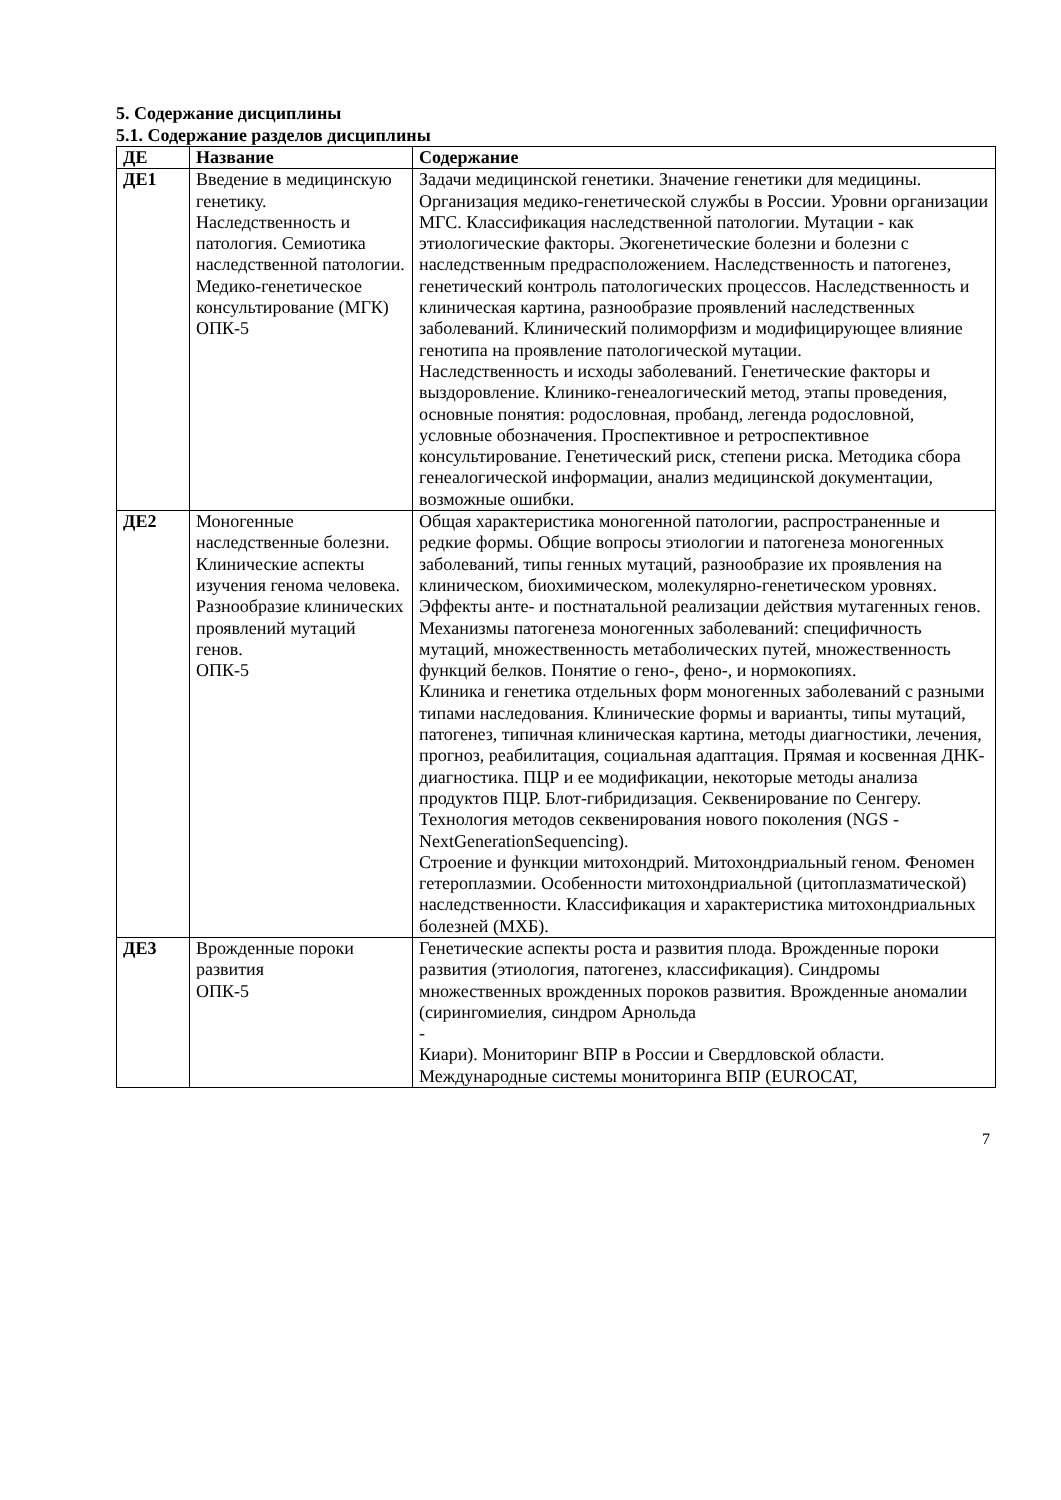5. Содержание дисциплины
5.1. Содержание разделов дисциплины
| ДЕ | Название | Содержание |
| --- | --- | --- |
| ДЕ1 | Введение в медицинскую генетику. Наследственность и патология. Семиотика наследственной патологии. Медико-генетическое консультирование (МГК) ОПК-5 | Задачи медицинской генетики. Значение генетики для медицины. Организация медико-генетической службы в России. Уровни организации МГС. Классификация наследственной патологии. Мутации - как этиологические факторы. Экогенетические болезни и болезни с наследственным предрасположением. Наследственность и патогенез, генетический контроль патологических процессов. Наследственность и клиническая картина, разнообразие проявлений наследственных заболеваний. Клинический полиморфизм и модифицирующее влияние генотипа на проявление патологической мутации. Наследственность и исходы заболеваний. Генетические факторы и выздоровление. Клинико-генеалогический метод, этапы проведения, основные понятия: родословная, пробанд, легенда родословной, условные обозначения. Проспективное и ретроспективное консультирование. Генетический риск, степени риска. Методика сбора генеалогической информации, анализ медицинской документации, возможные ошибки. |
| ДЕ2 | Моногенные наследственные болезни. Клинические аспекты изучения генома человека. Разнообразие клинических проявлений мутаций генов. ОПК-5 | Общая характеристика моногенной патологии, распространенные и редкие формы. Общие вопросы этиологии и патогенеза моногенных заболеваний, типы генных мутаций, разнообразие их проявления на клиническом, биохимическом, молекулярно-генетическом уровнях. Эффекты анте- и постнатальной реализации действия мутагенных генов. Механизмы патогенеза моногенных заболеваний: специфичность мутаций, множественность метаболических путей, множественность функций белков. Понятие о гено-, фено-, и нормокопиях. Клиника и генетика отдельных форм моногенных заболеваний с разными типами наследования. Клинические формы и варианты, типы мутаций, патогенез, типичная клиническая картина, методы диагностики, лечения, прогноз, реабилитация, социальная адаптация. Прямая и косвенная ДНК-диагностика. ПЦР и ее модификации, некоторые методы анализа продуктов ПЦР. Блот-гибридизация. Секвенирование по Сенгеру. Технология методов секвенирования нового поколения (NGS - NextGenerationSequencing). Строение и функции митохондрий. Митохондриальный геном. Феномен гетероплазмии. Особенности митохондриальной (цитоплазматической) наследственности. Классификация и характеристика митохондриальных болезней (МХБ). |
| ДЕ3 | Врожденные пороки развития ОПК-5 | Генетические аспекты роста и развития плода. Врожденные пороки развития (этиология, патогенез, классификация). Синдромы множественных врожденных пороков развития. Врожденные аномалии (сирингомиелия, синдром Арнольда - Киари). Мониторинг ВПР в России и Свердловской области. Международные системы мониторинга ВПР (EUROCAT, |
7